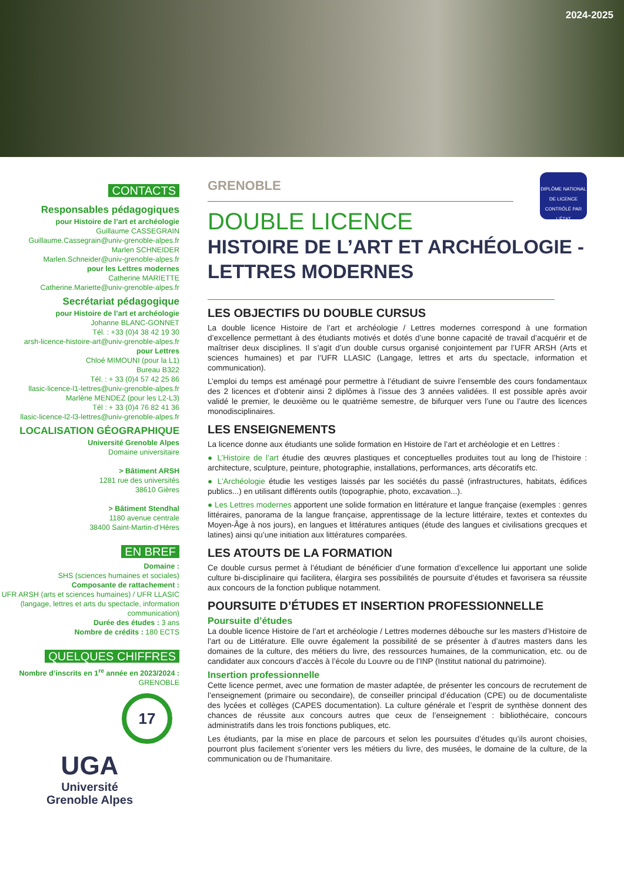2024-2025
CONTACTS
Responsables pédagogiques
pour Histoire de l’art et archéologie
Guillaume CASSEGRAIN
Guillaume.Cassegrain@univ-grenoble-alpes.fr
Marlen SCHNEIDER
Marlen.Schneider@univ-grenoble-alpes.fr
pour les Lettres modernes
Catherine MARIETTE
Catherine.Mariette@univ-grenoble-alpes.fr
Secrétariat pédagogique
pour Histoire de l’art et archéologie
Johanne BLANC-GONNET
Tél. : +33 (0)4 38 42 19 30
arsh-licence-histoire-art@univ-grenoble-alpes.fr
pour Lettres
Chloé MIMOUNI (pour la L1)
Bureau B322
Tél. : + 33 (0)4 57 42 25 86
llasic-licence-l1-lettres@univ-grenoble-alpes.fr
Marlène MENDEZ (pour les L2-L3)
Tél : + 33 (0)4 76 82 41 36
llasic-licence-l2-l3-lettres@univ-grenoble-alpes.fr
LOCALISATION GÉOGRAPHIQUE
Université Grenoble Alpes
Domaine universitaire
> Bâtiment ARSH
1281 rue des universités
38610 Gières
> Bâtiment Stendhal
1180 avenue centrale
38400 Saint-Martin-d’Hères
EN BREF
Domaine :
SHS (sciences humaines et sociales)
Composante de rattachement :
UFR ARSH (arts et sciences humaines) / UFR LLASIC (langage, lettres et arts du spectacle, information communication)
Durée des études : 3 ans
Nombre de crédits : 180 ECTS
QUELQUES CHIFFRES
Nombre d’inscrits en 1<sup>re</sup> année en 2023/2024 :
GRENOBLE
17
UGA
Université
Grenoble Alpes
GRENOBLE
DIPLÔME NATIONAL DE LICENCE CONTRÔLÉ PAR L’ÉTAT
DOUBLE LICENCE
HISTOIRE DE L’ART ET ARCHÉOLOGIE - LETTRES MODERNES
LES OBJECTIFS DU DOUBLE CURSUS
La double licence Histoire de l’art et archéologie / Lettres modernes correspond à une formation d’excellence permettant à des étudiants motivés et dotés d’une bonne capacité de travail d’acquérir et de maîtriser deux disciplines. Il s’agit d’un double cursus organisé conjointement par l’UFR ARSH (Arts et sciences humaines) et par l’UFR LLASIC (Langage, lettres et arts du spectacle, information et communication).
L’emploi du temps est aménagé pour permettre à l’étudiant de suivre l’ensemble des cours fondamentaux des 2 licences et d’obtenir ainsi 2 diplômes à l’issue des 3 années validées. Il est possible après avoir validé le premier, le deuxième ou le quatrième semestre, de bifurquer vers l’une ou l’autre des licences monodisciplinaires.
LES ENSEIGNEMENTS
La licence donne aux étudiants une solide formation en Histoire de l’art et archéologie et en Lettres :
● L’Histoire de l’art étudie des œuvres plastiques et conceptuelles produites tout au long de l’histoire : architecture, sculpture, peinture, photographie, installations, performances, arts décoratifs etc.
● L’Archéologie étudie les vestiges laissés par les sociétés du passé (infrastructures, habitats, édifices publics...) en utilisant différents outils (topographie, photo, excavation...).
● Les Lettres modernes apportent une solide formation en littérature et langue française (exemples : genres littéraires, panorama de la langue française, apprentissage de la lecture littéraire, textes et contextes du Moyen-Âge à nos jours), en langues et littératures antiques (étude des langues et civilisations grecques et latines) ainsi qu’une initiation aux littératures comparées.
LES ATOUTS DE LA FORMATION
Ce double cursus permet à l’étudiant de bénéficier d’une formation d’excellence lui apportant une solide culture bi-disciplinaire qui facilitera, élargira ses possibilités de poursuite d’études et favorisera sa réussite aux concours de la fonction publique notamment.
POURSUITE D’ÉTUDES ET INSERTION PROFESSIONNELLE
Poursuite d’études
La double licence Histoire de l’art et archéologie / Lettres modernes débouche sur les masters d’Histoire de l’art ou de Littérature. Elle ouvre également la possibilité de se présenter à d’autres masters dans les domaines de la culture, des métiers du livre, des ressources humaines, de la communication, etc. ou de candidater aux concours d’accès à l’école du Louvre ou de l’INP (Institut national du patrimoine).
Insertion professionnelle
Cette licence permet, avec une formation de master adaptée, de présenter les concours de recrutement de l’enseignement (primaire ou secondaire), de conseiller principal d’éducation (CPE) ou de documentaliste des lycées et collèges (CAPES documentation). La culture générale et l’esprit de synthèse donnent des chances de réussite aux concours autres que ceux de l’enseignement : bibliothécaire, concours administratifs dans les trois fonctions publiques, etc.
Les étudiants, par la mise en place de parcours et selon les poursuites d’études qu’ils auront choisies, pourront plus facilement s’orienter vers les métiers du livre, des musées, le domaine de la culture, de la communication ou de l’humanitaire.